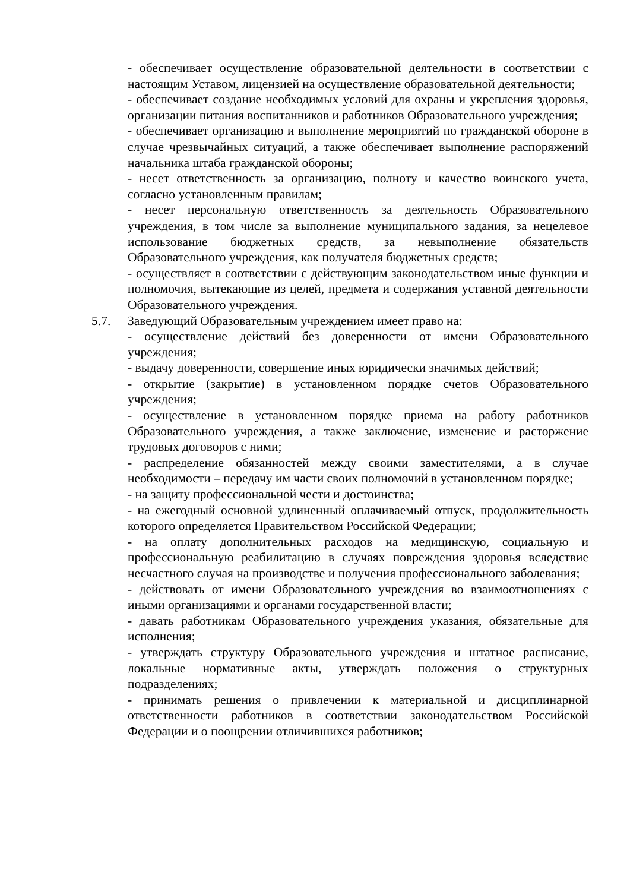- обеспечивает осуществление образовательной деятельности в соответствии с настоящим Уставом, лицензией на осуществление образовательной деятельности;
- обеспечивает создание необходимых условий для охраны и укрепления здоровья, организации питания воспитанников и работников Образовательного учреждения;
- обеспечивает организацию и выполнение мероприятий по гражданской обороне в случае чрезвычайных ситуаций, а также обеспечивает выполнение распоряжений начальника штаба гражданской обороны;
- несет ответственность за организацию, полноту и качество воинского учета, согласно установленным правилам;
- несет персональную ответственность за деятельность Образовательного учреждения, в том числе за выполнение муниципального задания, за нецелевое использование бюджетных средств, за невыполнение обязательств Образовательного учреждения, как получателя бюджетных средств;
- осуществляет в соответствии с действующим законодательством иные функции и полномочия, вытекающие из целей, предмета и содержания уставной деятельности Образовательного учреждения.
5.7. Заведующий Образовательным учреждением имеет право на:
- осуществление действий без доверенности от имени Образовательного учреждения;
- выдачу доверенности, совершение иных юридически значимых действий;
- открытие (закрытие) в установленном порядке счетов Образовательного учреждения;
- осуществление в установленном порядке приема на работу работников Образовательного учреждения, а также заключение, изменение и расторжение трудовых договоров с ними;
- распределение обязанностей между своими заместителями, а в случае необходимости – передачу им части своих полномочий в установленном порядке;
- на защиту профессиональной чести и достоинства;
- на ежегодный основной удлиненный оплачиваемый отпуск, продолжительность которого определяется Правительством Российской Федерации;
- на оплату дополнительных расходов на медицинскую, социальную и профессиональную реабилитацию в случаях повреждения здоровья вследствие несчастного случая на производстве и получения профессионального заболевания;
- действовать от имени Образовательного учреждения во взаимоотношениях с иными организациями и органами государственной власти;
- давать работникам Образовательного учреждения указания, обязательные для исполнения;
- утверждать структуру Образовательного учреждения и штатное расписание, локальные нормативные акты, утверждать положения о структурных подразделениях;
- принимать решения о привлечении к материальной и дисциплинарной ответственности работников в соответствии законодательством Российской Федерации и о поощрении отличившихся работников;